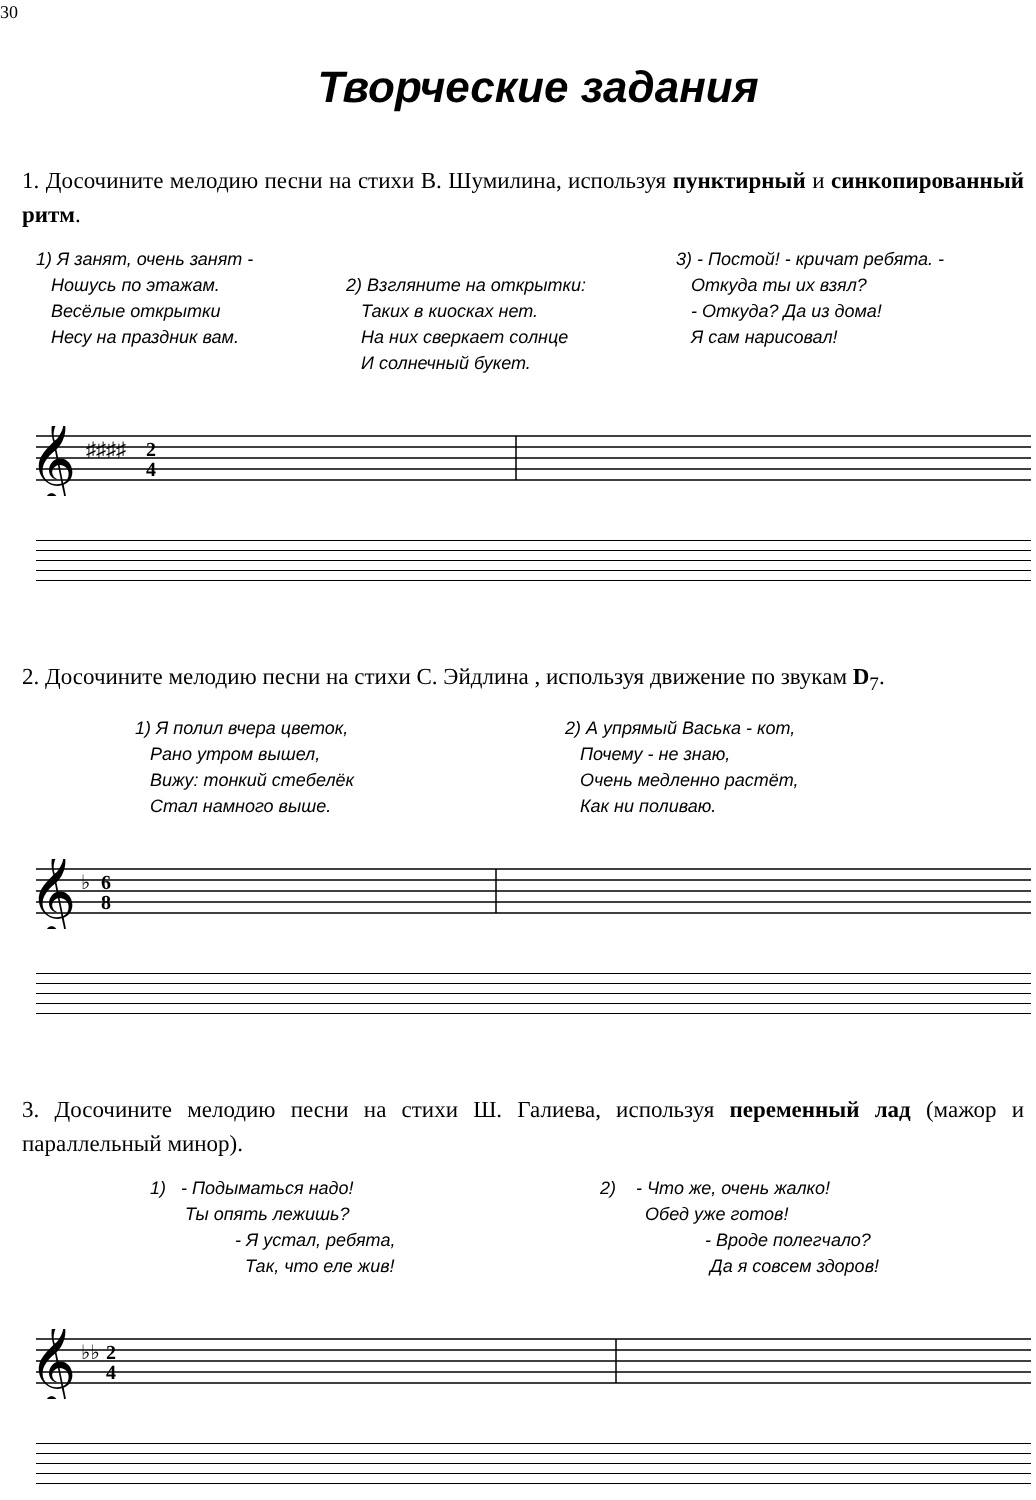30
Творческие задания
1. Досочините мелодию песни на стихи В. Шумилина, используя пунктирный и синкопированный ритм.
1) Я занят, очень занят -
Ношусь по этажам.
Весёлые открытки
Несу на праздник вам.
2) Взгляните на открытки:
Таких в киосках нет.
На них сверкает солнце
И солнечный букет.
3) - Постой! - кричат ребята. -
Откуда ты их взял?
- Откуда? Да из дома!
Я сам нарисовал!
𝄞
♯♯♯♯
2
4
2. Досочините мелодию песни на стихи С. Эйдлина , используя движение по звукам D<sub>7</sub>.
1) Я полил вчера цветок,
Рано утром вышел,
Вижу: тонкий стебелёк
Стал намного выше.
2) А упрямый Васька - кот,
Почему - не знаю,
Очень медленно растёт,
Как ни поливаю.
𝄞
♭
6
8
3. Досочините мелодию песни на стихи Ш. Галиева, используя переменный лад (мажор и параллельный минор).
1) - Подыматься надо!
Ты опять лежишь?
- Я устал, ребята,
Так, что еле жив!
2) - Что же, очень жалко!
Обед уже готов!
- Вроде полегчало?
Да я совсем здоров!
𝄞
♭♭
2
4